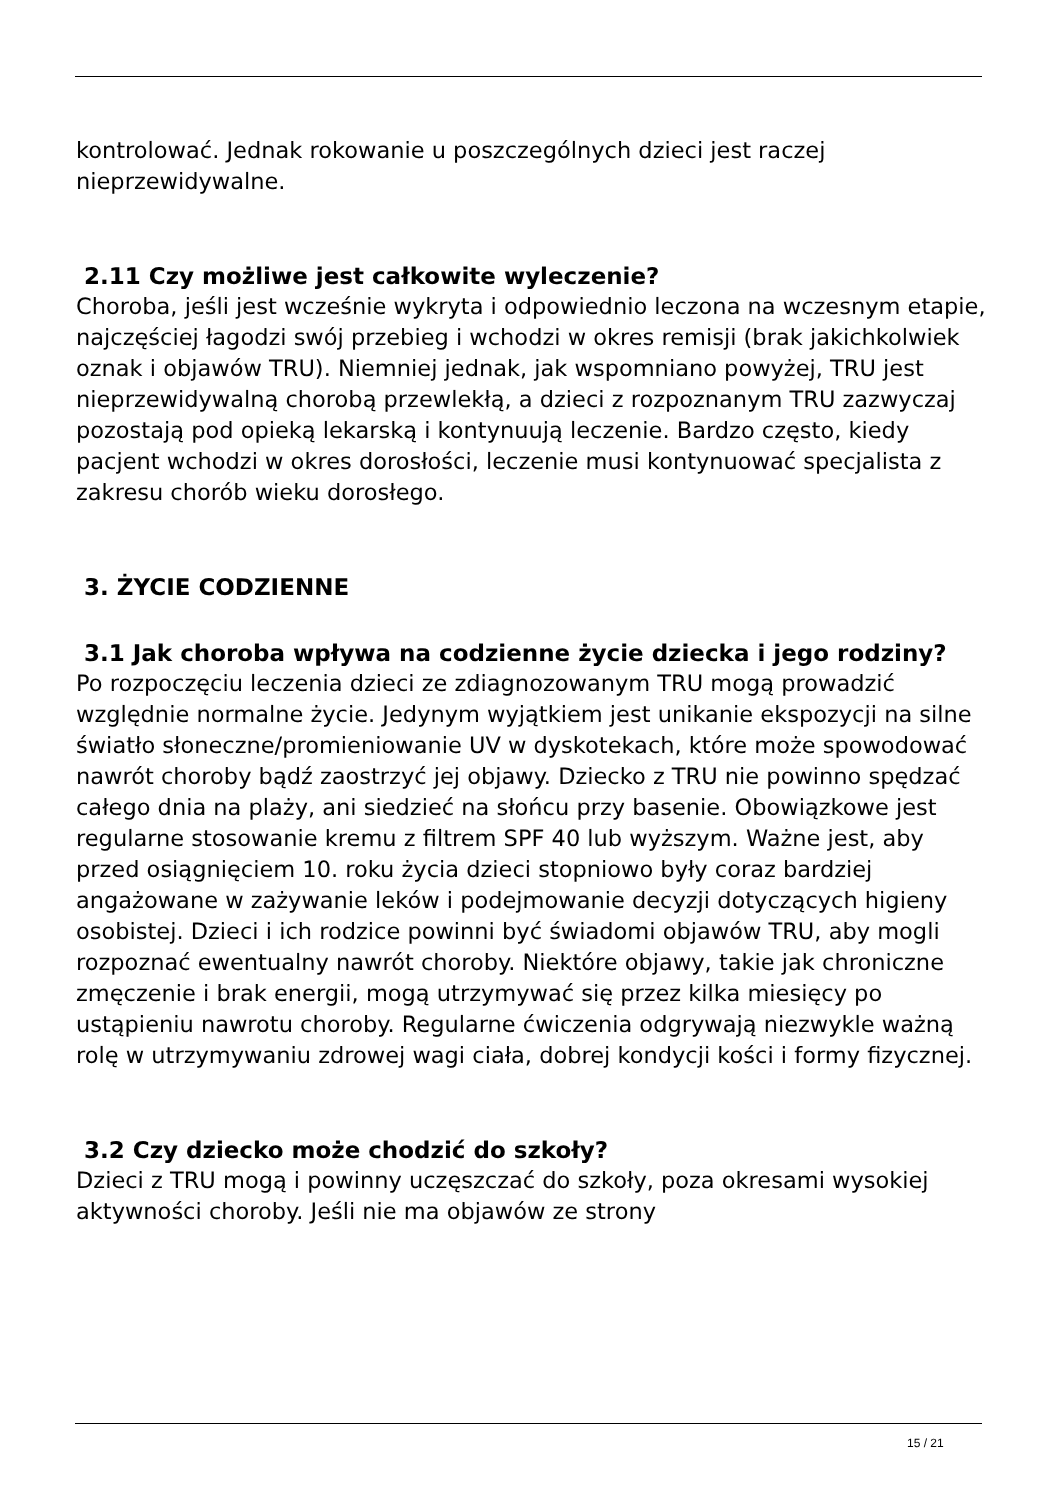kontrolować. Jednak rokowanie u poszczególnych dzieci jest raczej nieprzewidywalne.
2.11 Czy możliwe jest całkowite wyleczenie?
Choroba, jeśli jest wcześnie wykryta i odpowiednio leczona na wczesnym etapie, najczęściej łagodzi swój przebieg i wchodzi w okres remisji (brak jakichkolwiek oznak i objawów TRU). Niemniej jednak, jak wspomniano powyżej, TRU jest nieprzewidywalną chorobą przewlekłą, a dzieci z rozpoznanym TRU zazwyczaj pozostają pod opieką lekarską i kontynuują leczenie. Bardzo często, kiedy pacjent wchodzi w okres dorosłości, leczenie musi kontynuować specjalista z zakresu chorób wieku dorosłego.
3. ŻYCIE CODZIENNE
3.1 Jak choroba wpływa na codzienne życie dziecka i jego rodziny?
Po rozpoczęciu leczenia dzieci ze zdiagnozowanym TRU mogą prowadzić względnie normalne życie. Jedynym wyjątkiem jest unikanie ekspozycji na silne światło słoneczne/promieniowanie UV w dyskotekach, które może spowodować nawrót choroby bądź zaostrzyć jej objawy. Dziecko z TRU nie powinno spędzać całego dnia na plaży, ani siedzieć na słońcu przy basenie. Obowiązkowe jest regularne stosowanie kremu z filtrem SPF 40 lub wyższym. Ważne jest, aby przed osiągnięciem 10. roku życia dzieci stopniowo były coraz bardziej angażowane w zażywanie leków i podejmowanie decyzji dotyczących higieny osobistej. Dzieci i ich rodzice powinni być świadomi objawów TRU, aby mogli rozpoznać ewentualny nawrót choroby. Niektóre objawy, takie jak chroniczne zmęczenie i brak energii, mogą utrzymywać się przez kilka miesięcy po ustąpieniu nawrotu choroby. Regularne ćwiczenia odgrywają niezwykle ważną rolę w utrzymywaniu zdrowej wagi ciała, dobrej kondycji kości i formy fizycznej.
3.2 Czy dziecko może chodzić do szkoły?
Dzieci z TRU mogą i powinny uczęszczać do szkoły, poza okresami wysokiej aktywności choroby. Jeśli nie ma objawów ze strony
15 / 21